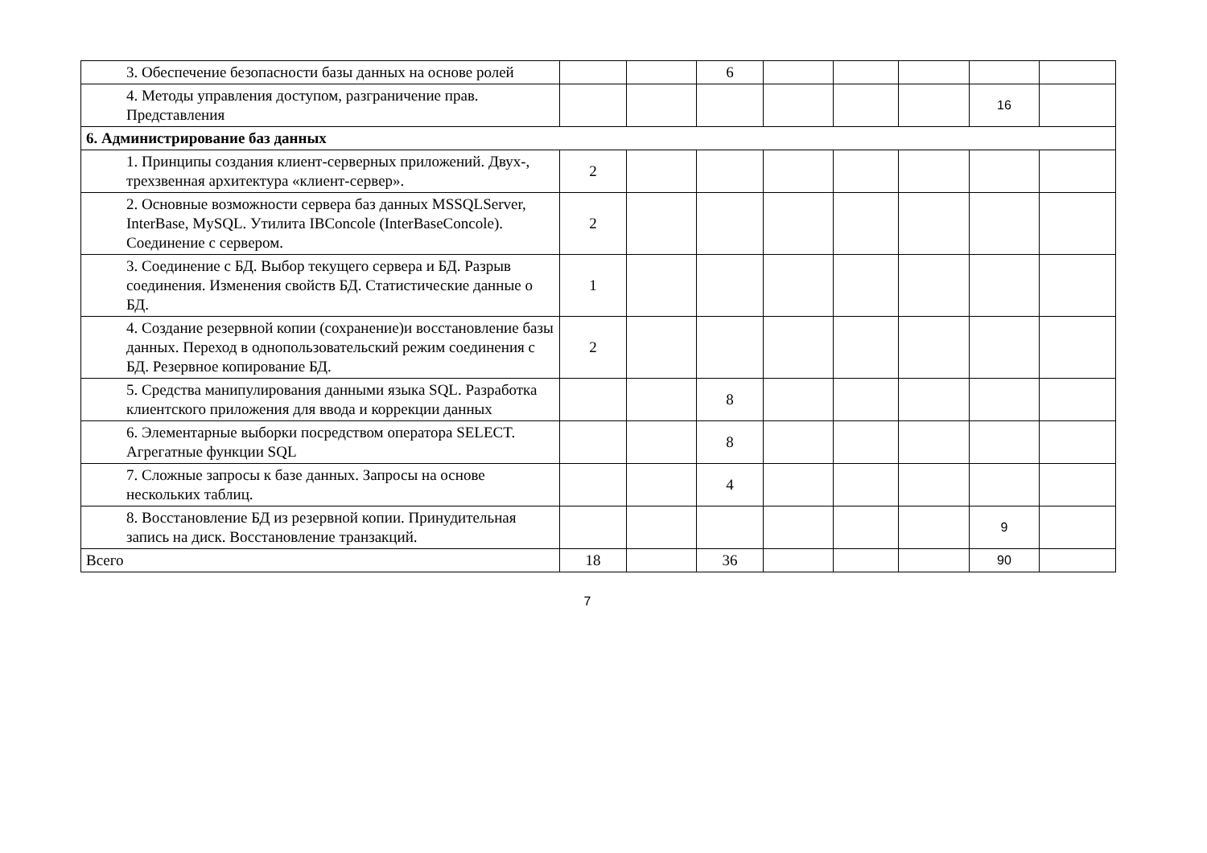| 3. Обеспечение безопасности базы данных на основе ролей | | | 6 | | | | | |
| 4. Методы управления доступом, разграничение прав. Представления | | | | | | | 16 | |
| 6. Администрирование баз данных | | | | | | | | |
| 1. Принципы создания клиент-серверных приложений. Двух-, трехзвенная архитектура «клиент-сервер». | 2 | | | | | | | |
| 2. Основные возможности сервера баз данных MSSQLServer, InterBase, MySQL. Утилита IBConcole (InterBaseConcole). Соединение с сервером. | 2 | | | | | | | |
| 3. Соединение с БД. Выбор текущего сервера и БД. Разрыв соединения. Изменения свойств БД. Статистические данные о БД. | 1 | | | | | | | |
| 4. Создание резервной копии (сохранение)и восстановление базы данных. Переход в однопользовательский режим соединения с БД. Резервное копирование БД. | 2 | | | | | | | |
| 5. Средства манипулирования данными языка SQL. Разработка клиентского приложения для ввода и коррекции данных | | | 8 | | | | | |
| 6. Элементарные выборки посредством оператора SELECT. Агрегатные функции SQL | | | 8 | | | | | |
| 7. Сложные запросы к базе данных. Запросы на основе нескольких таблиц. | | | 4 | | | | | |
| 8. Восстановление БД из резервной копии. Принудительная запись на диск. Восстановление транзакций. | | | | | | | 9 | |
| Всего | 18 | | 36 | | | | 90 | |
7